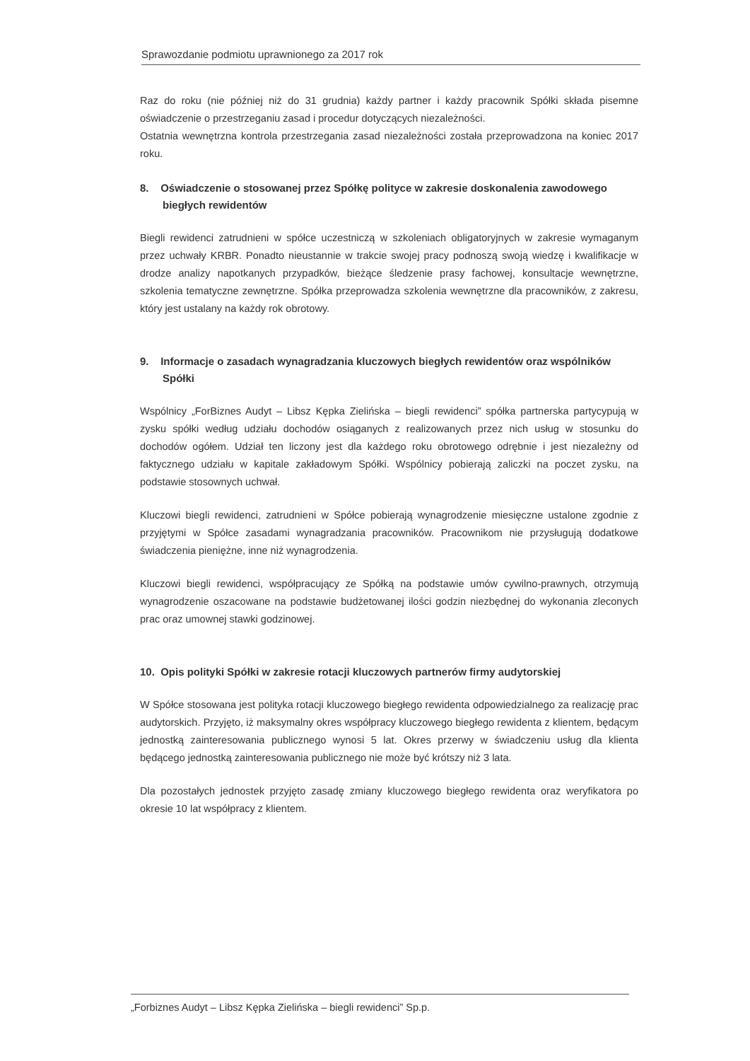Sprawozdanie podmiotu uprawnionego za 2017 rok
Raz do roku (nie później niż do 31 grudnia) każdy partner i każdy pracownik Spółki składa pisemne oświadczenie o przestrzeganiu zasad i procedur dotyczących niezależności.
Ostatnia wewnętrzna kontrola przestrzegania zasad niezależności została przeprowadzona na koniec 2017 roku.
8. Oświadczenie o stosowanej przez Spółkę polityce w zakresie doskonalenia zawodowego biegłych rewidentów
Biegli rewidenci zatrudnieni w spółce uczestniczą w szkoleniach obligatoryjnych w zakresie wymaganym przez uchwały KRBR. Ponadto nieustannie w trakcie swojej pracy podnoszą swoją wiedzę i kwalifikacje w drodze analizy napotkanych przypadków, bieżące śledzenie prasy fachowej, konsultacje wewnętrzne, szkolenia tematyczne zewnętrzne. Spółka przeprowadza szkolenia wewnętrzne dla pracowników, z zakresu, który jest ustalany na każdy rok obrotowy.
9. Informacje o zasadach wynagradzania kluczowych biegłych rewidentów oraz wspólników Spółki
Wspólnicy „ForBiznes Audyt – Libsz Kępka Zielińska – biegli rewidenci” spółka partnerska partycypują w zysku spółki według udziału dochodów osiąganych z realizowanych przez nich usług w stosunku do dochodów ogółem. Udział ten liczony jest dla każdego roku obrotowego odrębnie i jest niezależny od faktycznego udziału w kapitale zakładowym Spółki. Wspólnicy pobierają zaliczki na poczet zysku, na podstawie stosownych uchwał.
Kluczowi biegli rewidenci, zatrudnieni w Spółce pobierają wynagrodzenie miesięczne ustalone zgodnie z przyjętymi w Spółce zasadami wynagradzania pracowników. Pracownikom nie przysługują dodatkowe świadczenia pieniężne, inne niż wynagrodzenia.
Kluczowi biegli rewidenci, współpracujący ze Spółką na podstawie umów cywilno-prawnych, otrzymują wynagrodzenie oszacowane na podstawie budżetowanej ilości godzin niezbędnej do wykonania zleconych prac oraz umownej stawki godzinowej.
10. Opis polityki Spółki w zakresie rotacji kluczowych partnerów firmy audytorskiej
W Spółce stosowana jest polityka rotacji kluczowego biegłego rewidenta odpowiedzialnego za realizację prac audytorskich. Przyjęto, iż maksymalny okres współpracy kluczowego biegłego rewidenta z klientem, będącym jednostką zainteresowania publicznego wynosi 5 lat. Okres przerwy w świadczeniu usług dla klienta będącego jednostką zainteresowania publicznego nie może być krótszy niż 3 lata.
Dla pozostałych jednostek przyjęto zasadę zmiany kluczowego biegłego rewidenta oraz weryfikatora po okresie 10 lat współpracy z klientem.
„Forbiznes Audyt – Libsz Kępka Zielińska – biegli rewidenci” Sp.p.